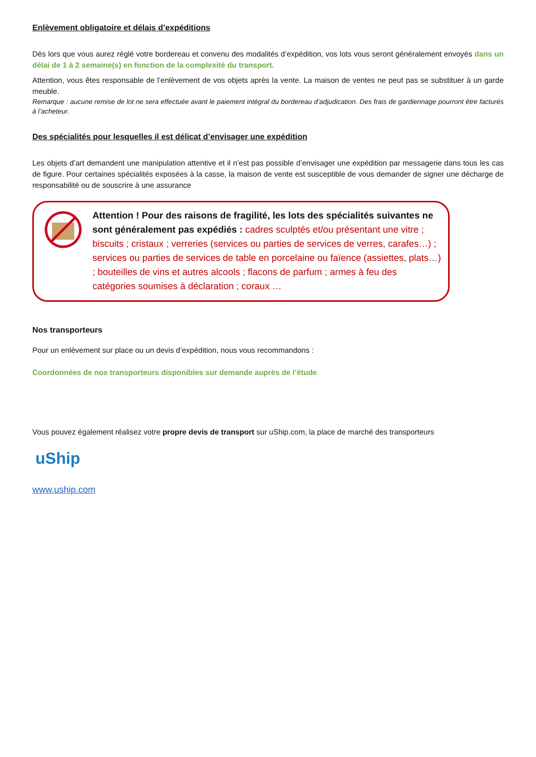Enlèvement obligatoire et délais d’expéditions
Dès lors que vous aurez réglé votre bordereau et convenu des modalités d’expédition, vos lots vous seront généralement envoyés dans un délai de 1 à 2 semaine(s) en fonction de la complexité du transport.
Attention, vous êtes responsable de l’enlèvement de vos objets après la vente. La maison de ventes ne peut pas se substituer à un garde meuble.
Remarque : aucune remise de lot ne sera effectuée avant le paiement intégral du bordereau d’adjudication. Des frais de gardiennage pourront être facturés à l’acheteur.
Des spécialités pour lesquelles il est délicat d’envisager une expédition
Les objets d’art demandent une manipulation attentive et il n’est pas possible d’envisager une expédition par messagerie dans tous les cas de figure. Pour certaines spécialités exposées à la casse, la maison de vente est susceptible de vous demander de signer une décharge de responsabilité ou de souscrire à une assurance
Attention ! Pour des raisons de fragilité, les lots des spécialités suivantes ne sont généralement pas expédiés : cadres sculptés et/ou présentant une vitre ; biscuits ; cristaux ; verreries (services ou parties de services de verres, carafes…) ; services ou parties de services de table en porcelaine ou faïence (assiettes, plats…) ; bouteilles de vins et autres alcools ; flacons de parfum ; armes à feu des catégories soumises à déclaration ; coraux …
Nos transporteurs
Pour un enlèvement sur place ou un devis d’expédition, nous vous recommandons :
Coordonnées de nos transporteurs disponibles sur demande auprès de l’étude
Vous pouvez également réalisez votre propre devis de transport sur uShip.com, la place de marché des transporteurs
uShip
www.uship.com